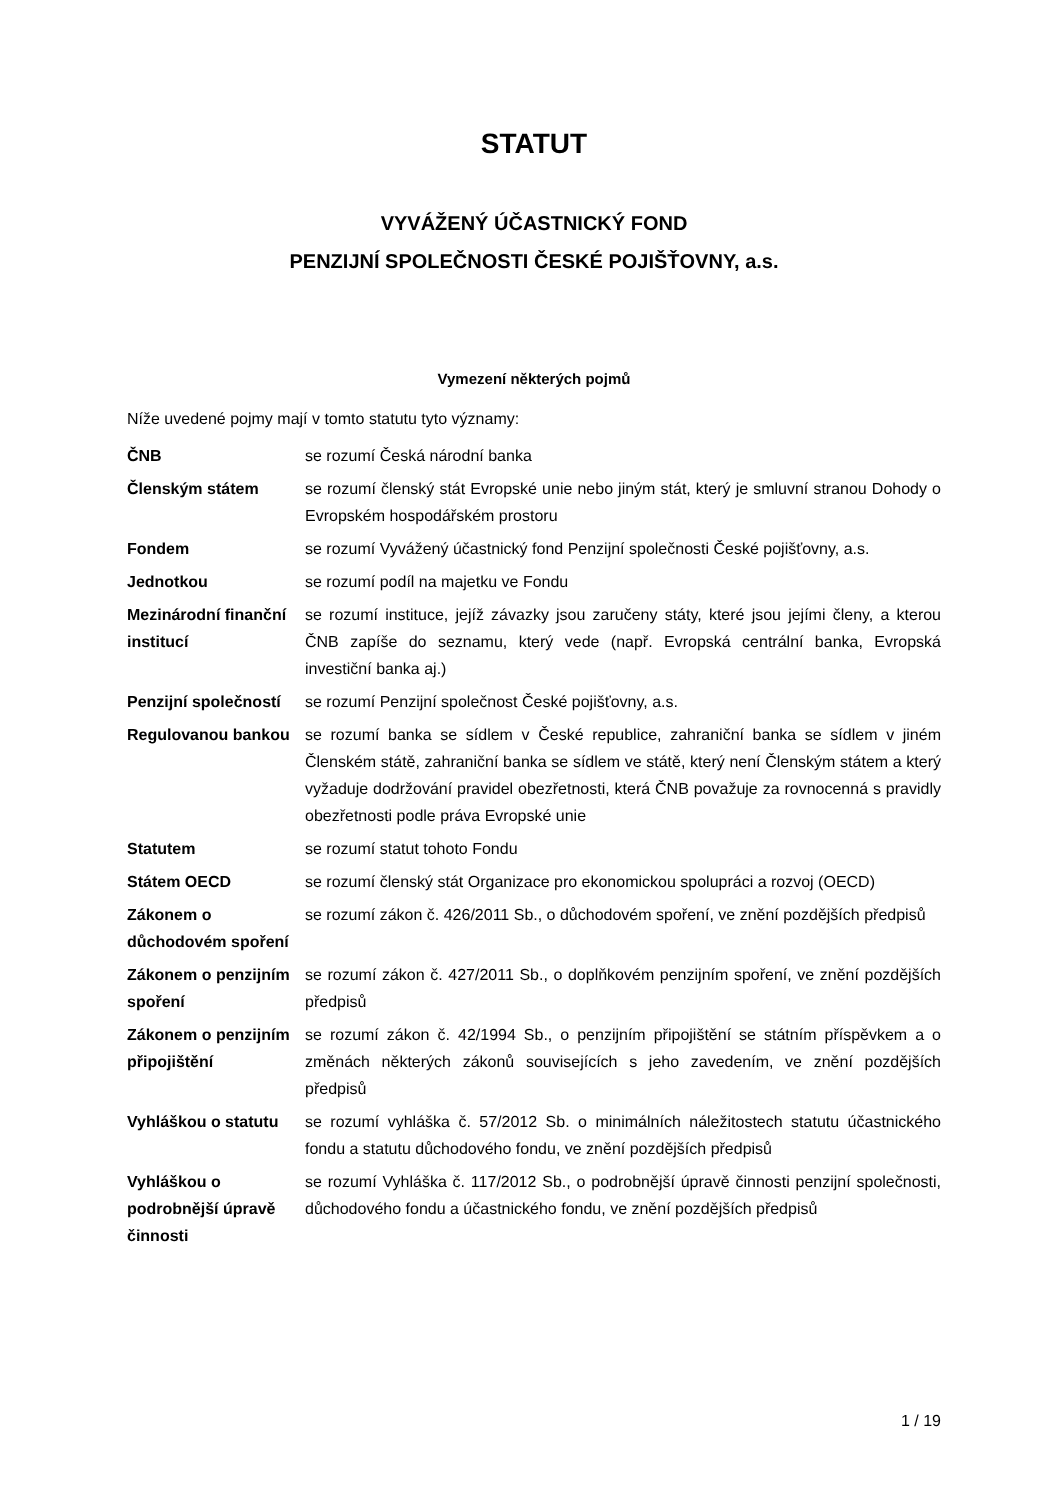STATUT
VYVÁŽENÝ ÚČASTNICKÝ FOND
PENZIJNÍ SPOLEČNOSTI ČESKÉ POJIŠŤOVNY, a.s.
Vymezení některých pojmů
Níže uvedené pojmy mají v tomto statutu tyto významy:
ČNB se rozumí Česká národní banka
Členským státem se rozumí členský stát Evropské unie nebo jiným stát, který je smluvní stranou Dohody o Evropském hospodářském prostoru
Fondem se rozumí Vyvážený účastnický fond Penzijní společnosti České pojišťovny, a.s.
Jednotkou se rozumí podíl na majetku ve Fondu
Mezinárodní finanční institucí
se rozumí instituce, jejíž závazky jsou zaručeny státy, které jsou jejími členy, a kterou ČNB zapíše do seznamu, který vede (např. Evropská centrální banka, Evropská investiční banka aj.)
Penzijní společností
se rozumí Penzijní společnost České pojišťovny, a.s.
Regulovanou bankou se rozumí banka se sídlem v České republice, zahraniční banka se sídlem v jiném Členském státě, zahraniční banka se sídlem ve státě, který není Členským státem a který vyžaduje dodržování pravidel obezřetnosti, která ČNB považuje za rovnocenná s pravidly obezřetnosti podle práva Evropské unie
Statutem se rozumí statut tohoto Fondu
Státem OECD se rozumí členský stát Organizace pro ekonomickou spolupráci a rozvoj (OECD)
Zákonem o důchodovém spoření
se rozumí zákon č. 426/2011 Sb., o důchodovém spoření, ve znění pozdějších předpisů
Zákonem o penzijním spoření
se rozumí zákon č. 427/2011 Sb., o doplňkovém penzijním spoření, ve znění pozdějších předpisů
Zákonem o penzijním připojištění
se rozumí zákon č. 42/1994 Sb., o penzijním připojištění se státním příspěvkem a o změnách některých zákonů souvisejících s jeho zavedením, ve znění pozdějších předpisů
Vyhláškou o statutu
se rozumí vyhláška č. 57/2012 Sb. o minimálních náležitostech statutu účastnického fondu a statutu důchodového fondu, ve znění pozdějších předpisů
Vyhláškou o podrobnější úpravě činnosti
se rozumí Vyhláška č. 117/2012 Sb., o podrobnější úpravě činnosti penzijní společnosti, důchodového fondu a účastnického fondu, ve znění pozdějších předpisů
1 / 19